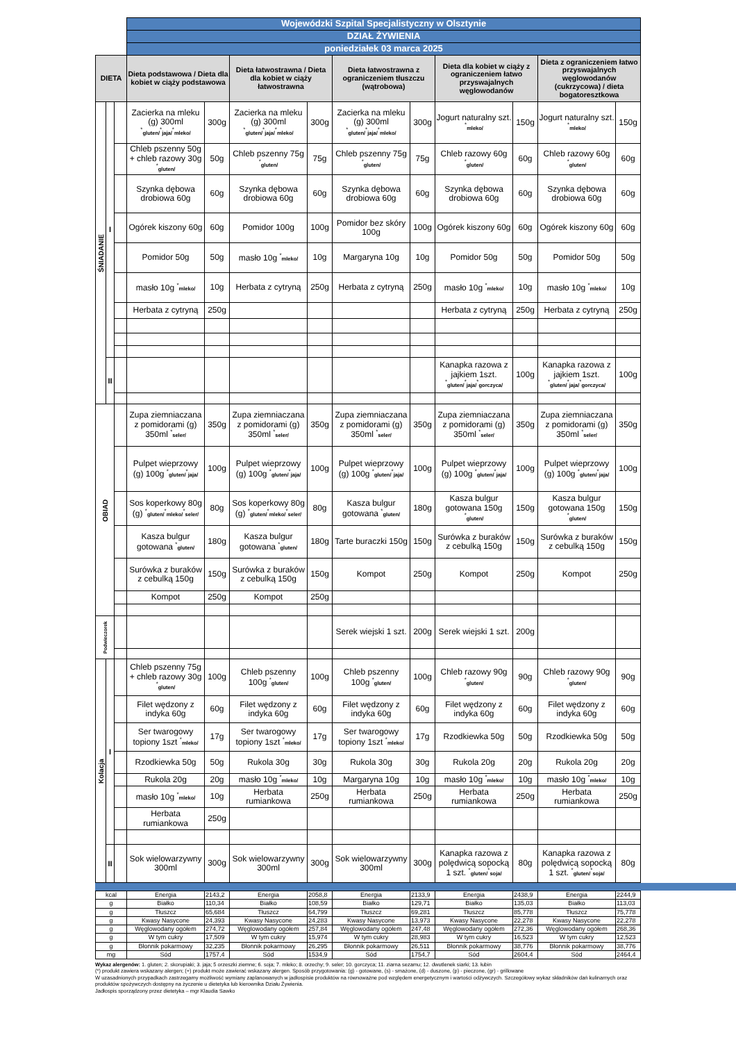| | | | Wojewódzki Szpital Specjalistyczny w Olsztynie | | | | | | | | | |
| | | | DZIAŁ ŻYWIENIA | | | | | | | | | |
| | | | poniedziałek 03 marca 2025 | | | | | | | | | |
| DIETA | | | Dieta podstawowa / Dieta dla kobiet w ciąży podstawowa | | Dieta łatwostrawna / Dieta dla kobiet w ciąży łatwostrawna | | Dieta łatwostrawna z ograniczeniem tłuszczu (wątrobowa) | | Dieta dla kobiet w ciąży z ograniczeniem łatwo przyswajalnych węglowodanów | | Dieta z ograniczeniem łatwo przyswajalnych węglowodanów (cukrzycowa) / dieta bogatoresztkowa | |
| ŚNIADANIE | I | | Zacierka na mleku (g) 300ml <sup>*</sup> gluten/<sup>*</sup> jaja/<sup>*</sup> mleko/ | 300g | Zacierka na mleku (g) 300ml <sup>*</sup> gluten/<sup>*</sup> jaja/<sup>*</sup> mleko/ | 300g | Zacierka na mleku (g) 300ml <sup>*</sup> gluten/<sup>*</sup> jaja/<sup>*</sup> mleko/ | 300g | Jogurt naturalny szt. <sup>*</sup> mleko/ | 150g | Jogurt naturalny szt. <sup>*</sup> mleko/ | 150g |
| | | | Chleb pszenny 50g + chleb razowy 30g <sup>*</sup> gluten/ | 50g | Chleb pszenny 75g <sup>*</sup> gluten/ | 75g | Chleb pszenny 75g <sup>*</sup> gluten/ | 75g | Chleb razowy 60g <sup>*</sup> gluten/ | 60g | Chleb razowy 60g <sup>*</sup> gluten/ | 60g |
| | | | Szynka dębowa drobiowa 60g | 60g | Szynka dębowa drobiowa 60g | 60g | Szynka dębowa drobiowa 60g | 60g | Szynka dębowa drobiowa 60g | 60g | Szynka dębowa drobiowa 60g | 60g |
| | | | Ogórek kiszony 60g | 60g | Pomidor 100g | 100g | Pomidor bez skóry 100g | 100g | Ogórek kiszony 60g | 60g | Ogórek kiszony 60g | 60g |
| | | | Pomidor 50g | 50g | masło 10g <sup>*</sup> mleko/ | 10g | Margaryna 10g | 10g | Pomidor 50g | 50g | Pomidor 50g | 50g |
| | | | masło 10g <sup>*</sup> mleko/ | 10g | Herbata z cytryną | 250g | Herbata z cytryną | 250g | masło 10g <sup>*</sup> mleko/ | 10g | masło 10g <sup>*</sup> mleko/ | 10g |
| | | | Herbata z cytryną | 250g | | | | | Herbata z cytryną | 250g | Herbata z cytryną | 250g |
| | II | | | | | | | | Kanapka razowa z jajkiem 1szt. <sup>*</sup> gluten/<sup>*</sup> jaja/<sup>*</sup> gorczyca/ | 100g | Kanapka razowa z jajkiem 1szt. <sup>*</sup> gluten/<sup>*</sup> jaja/<sup>*</sup> gorczyca/ | 100g |
| OBIAD | | | Zupa ziemniaczana z pomidorami (g) 350ml <sup>*</sup> seler/ | 350g | Zupa ziemniaczana z pomidorami (g) 350ml <sup>*</sup> seler/ | 350g | Zupa ziemniaczana z pomidorami (g) 350ml <sup>*</sup> seler/ | 350g | Zupa ziemniaczana z pomidorami (g) 350ml <sup>*</sup> seler/ | 350g | Zupa ziemniaczana z pomidorami (g) 350ml <sup>*</sup> seler/ | 350g |
| | | | Pulpet wieprzowy (g) 100g <sup>*</sup> gluten/<sup>*</sup> jaja/ | 100g | Pulpet wieprzowy (g) 100g <sup>*</sup> gluten/<sup>*</sup> jaja/ | 100g | Pulpet wieprzowy (g) 100g <sup>*</sup> gluten/<sup>*</sup> jaja/ | 100g | Pulpet wieprzowy (g) 100g <sup>*</sup> gluten/<sup>*</sup> jaja/ | 100g | Pulpet wieprzowy (g) 100g <sup>*</sup> gluten/<sup>*</sup> jaja/ | 100g |
| | | | Sos koperkowy 80g (g) <sup>*</sup> gluten/<sup>*</sup> mleko/<sup>*</sup> seler/ | 80g | Sos koperkowy 80g (g) <sup>*</sup> gluten/<sup>*</sup> mleko/<sup>*</sup> seler/ | 80g | Kasza bulgur gotowana <sup>*</sup> gluten/ | 180g | Kasza bulgur gotowana 150g <sup>*</sup> gluten/ | 150g | Kasza bulgur gotowana 150g <sup>*</sup> gluten/ | 150g |
| | | | Kasza bulgur gotowana <sup>*</sup> gluten/ | 180g | Kasza bulgur gotowana <sup>*</sup> gluten/ | 180g | Tarte buraczki 150g | 150g | Surówka z buraków z cebulką 150g | 150g | Surówka z buraków z cebulką 150g | 150g |
| | | | Surówka z buraków z cebulką 150g | 150g | Surówka z buraków z cebulką 150g | 150g | Kompot | 250g | Kompot | 250g | Kompot | 250g |
| | | | Kompot | 250g | Kompot | 250g | | | | | | |
| Podwieczorek | | | | | | | Serek wiejski 1 szt. | 200g | Serek wiejski 1 szt. | 200g | | |
| Kolacja | I | | Chleb pszenny 75g + chleb razowy 30g <sup>*</sup> gluten/ | 100g | Chleb pszenny 100g <sup>*</sup> gluten/ | 100g | Chleb pszenny 100g <sup>*</sup> gluten/ | 100g | Chleb razowy 90g <sup>*</sup> gluten/ | 90g | Chleb razowy 90g <sup>*</sup> gluten/ | 90g |
| | | | Filet wędzony z indyka 60g | 60g | Filet wędzony z indyka 60g | 60g | Filet wędzony z indyka 60g | 60g | Filet wędzony z indyka 60g | 60g | Filet wędzony z indyka 60g | 60g |
| | | | Ser twarogowy topiony 1szt <sup>*</sup> mleko/ | 17g | Ser twarogowy topiony 1szt <sup>*</sup> mleko/ | 17g | Ser twarogowy topiony 1szt <sup>*</sup> mleko/ | 17g | Rzodkiewka 50g | 50g | Rzodkiewka 50g | 50g |
| | | | Rzodkiewka 50g | 50g | Rukola 30g | 30g | Rukola 30g | 30g | Rukola 20g | 20g | Rukola 20g | 20g |
| | | | Rukola 20g | 20g | masło 10g <sup>*</sup> mleko/ | 10g | Margaryna 10g | 10g | masło 10g <sup>*</sup> mleko/ | 10g | masło 10g <sup>*</sup> mleko/ | 10g |
| | | | masło 10g <sup>*</sup> mleko/ | 10g | Herbata rumiankowa | 250g | Herbata rumiankowa | 250g | Herbata rumiankowa | 250g | Herbata rumiankowa | 250g |
| | | | Herbata rumiankowa | 250g | | | | | | | | |
| | II | | Sok wielowarzywny 300ml | 300g | Sok wielowarzywny 300ml | 300g | Sok wielowarzywny 300ml | 300g | Kanapka razowa z polędwicą sopocką 1 szt. <sup>*</sup> gluten/<sup>*</sup> soja/ | 80g | Kanapka razowa z polędwicą sopocką 1 szt. <sup>*</sup> gluten/<sup>*</sup> soja/ | 80g |
| kcal | Energia | 2143,2 | Energia | 2058,8 | Energia | 2133,9 | Energia | 2438,9 | Energia | 2244,9 |
| g | Białko | 110,34 | Białko | 108,59 | Białko | 129,71 | Białko | 135,03 | Białko | 113,03 |
| g | Tłuszcz | 65,684 | Tłuszcz | 64,799 | Tłuszcz | 69,281 | Tłuszcz | 85,778 | Tłuszcz | 75,778 |
| g | Kwasy Nasycone | 24,393 | Kwasy Nasycone | 24,283 | Kwasy Nasycone | 13,973 | Kwasy Nasycone | 22,278 | Kwasy Nasycone | 22,278 |
| g | Węglowodany ogółem | 274,72 | Węglowodany ogółem | 257,84 | Węglowodany ogółem | 247,48 | Węglowodany ogółem | 272,36 | Węglowodany ogółem | 268,36 |
| g | W tym cukry | 17,509 | W tym cukry | 15,974 | W tym cukry | 28,983 | W tym cukry | 16,523 | W tym cukry | 12,523 |
| g | Błonnik pokarmowy | 32,235 | Błonnik pokarmowy | 26,295 | Błonnik pokarmowy | 26,511 | Błonnik pokarmowy | 38,776 | Błonnik pokarmowy | 38,776 |
| mg | Sód | 1757,4 | Sód | 1534,9 | Sód | 1754,7 | Sód | 2604,4 | Sód | 2464,4 |
Wykaz alergenów: 1. gluten; 2. skorupiaki; 3. jaja; 5 orzeszki ziemne; 6. soja; 7. mleko; 8. orzechy; 9. seler; 10. gorczyca; 11. ziarna sezamu; 12. dwutlenek siarki; 13. łubin
(*) produkt zawiera wskazany alergen; (+) produkt może zawierać wskazany alergen. Sposób przygotowania: (g) - gotowane, (s) - smażone, (d) - duszone, (p) - pieczone, (gr) - grillowane
W uzasadnionych przypadkach zastrzegamy możliwość wymiany zaplanowanych w jadłospisie produktów na równoważne pod względem energetycznym i wartości odżywczych. Szczegółowy wykaz składników dań kulinarnych oraz produktów spożywczych dostępny na życzenie u dietetyka lub kierownika Działu Żywienia.
Jadłospis sporządzony przez dietetyka – mgr Klaudia Sawko